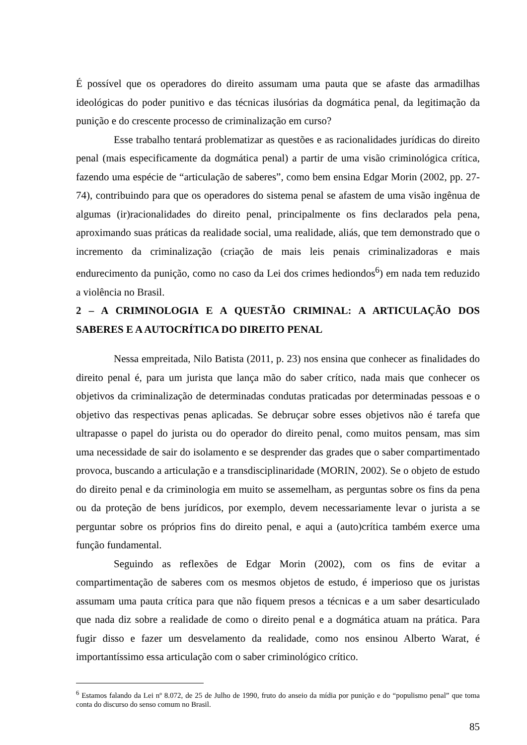É possível que os operadores do direito assumam uma pauta que se afaste das armadilhas ideológicas do poder punitivo e das técnicas ilusórias da dogmática penal, da legitimação da punição e do crescente processo de criminalização em curso?
Esse trabalho tentará problematizar as questões e as racionalidades jurídicas do direito penal (mais especificamente da dogmática penal) a partir de uma visão criminológica crítica, fazendo uma espécie de “articulação de saberes”, como bem ensina Edgar Morin (2002, pp. 27-74), contribuindo para que os operadores do sistema penal se afastem de uma visão ingênua de algumas (ir)racionalidades do direito penal, principalmente os fins declarados pela pena, aproximando suas práticas da realidade social, uma realidade, aliás, que tem demonstrado que o incremento da criminalização (criação de mais leis penais criminalizadoras e mais endurecimento da punição, como no caso da Lei dos crimes hediondos<sup>6</sup>) em nada tem reduzido a violência no Brasil.
2 – A CRIMINOLOGIA E A QUESTÃO CRIMINAL: A ARTICULAÇÃO DOS SABERES E A AUTOCRÍTICA DO DIREITO PENAL
Nessa empreitada, Nilo Batista (2011, p. 23) nos ensina que conhecer as finalidades do direito penal é, para um jurista que lança mão do saber crítico, nada mais que conhecer os objetivos da criminalização de determinadas condutas praticadas por determinadas pessoas e o objetivo das respectivas penas aplicadas. Se debruçar sobre esses objetivos não é tarefa que ultrapasse o papel do jurista ou do operador do direito penal, como muitos pensam, mas sim uma necessidade de sair do isolamento e se desprender das grades que o saber compartimentado provoca, buscando a articulação e a transdisciplinaridade (MORIN, 2002). Se o objeto de estudo do direito penal e da criminologia em muito se assemelham, as perguntas sobre os fins da pena ou da proteção de bens jurídicos, por exemplo, devem necessariamente levar o jurista a se perguntar sobre os próprios fins do direito penal, e aqui a (auto)crítica também exerce uma função fundamental.
Seguindo as reflexões de Edgar Morin (2002), com os fins de evitar a compartimentação de saberes com os mesmos objetos de estudo, é imperioso que os juristas assumam uma pauta crítica para que não fiquem presos a técnicas e a um saber desarticulado que nada diz sobre a realidade de como o direito penal e a dogmática atuam na prática. Para fugir disso e fazer um desvelamento da realidade, como nos ensinou Alberto Warat, é importantíssimo essa articulação com o saber criminológico crítico.
<sup>6</sup> Estamos falando da Lei nº 8.072, de 25 de Julho de 1990, fruto do anseio da mídia por punição e do “populismo penal” que toma conta do discurso do senso comum no Brasil.
85